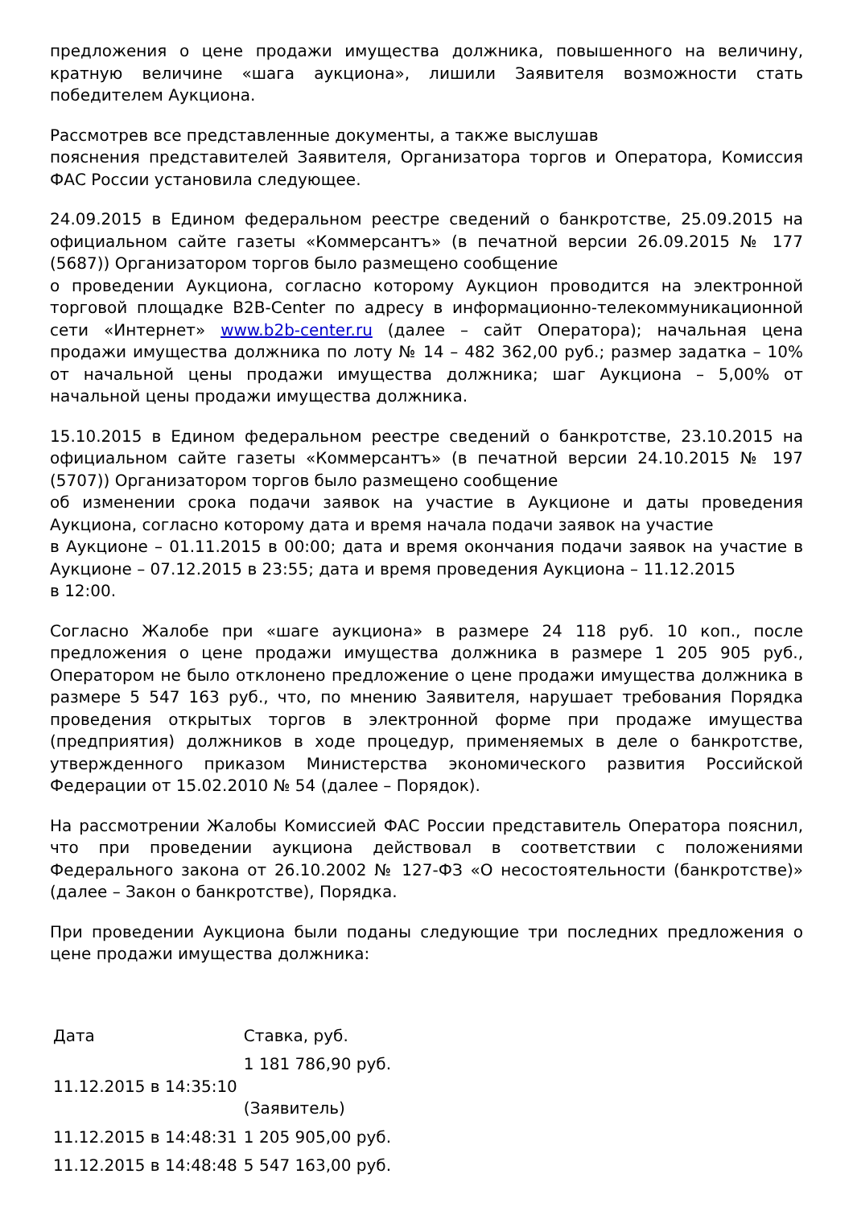предложения о цене продажи имущества должника, повышенного на величину, кратную величине «шага аукциона», лишили Заявителя возможности стать победителем Аукциона.
Рассмотрев все представленные документы, а также выслушав
пояснения представителей Заявителя, Организатора торгов и Оператора, Комиссия ФАС России установила следующее.
24.09.2015 в Едином федеральном реестре сведений о банкротстве, 25.09.2015 на официальном сайте газеты «Коммерсантъ» (в печатной версии 26.09.2015 № 177 (5687)) Организатором торгов было размещено сообщение
о проведении Аукциона, согласно которому Аукцион проводится на электронной торговой площадке B2B-Center по адресу в информационно-телекоммуникационной сети «Интернет» www.b2b-center.ru (далее – сайт Оператора); начальная цена продажи имущества должника по лоту № 14 – 482 362,00 руб.; размер задатка – 10% от начальной цены продажи имущества должника; шаг Аукциона – 5,00% от начальной цены продажи имущества должника.
15.10.2015 в Едином федеральном реестре сведений о банкротстве, 23.10.2015 на официальном сайте газеты «Коммерсантъ» (в печатной версии 24.10.2015 № 197 (5707)) Организатором торгов было размещено сообщение
об изменении срока подачи заявок на участие в Аукционе и даты проведения Аукциона, согласно которому дата и время начала подачи заявок на участие
в Аукционе – 01.11.2015 в 00:00; дата и время окончания подачи заявок на участие в Аукционе – 07.12.2015 в 23:55; дата и время проведения Аукциона – 11.12.2015
в 12:00.
Согласно Жалобе при «шаге аукциона» в размере 24 118 руб. 10 коп., после предложения о цене продажи имущества должника в размере 1 205 905 руб., Оператором не было отклонено предложение о цене продажи имущества должника в размере 5 547 163 руб., что, по мнению Заявителя, нарушает требования Порядка проведения открытых торгов в электронной форме при продаже имущества (предприятия) должников в ходе процедур, применяемых в деле о банкротстве, утвержденного приказом Министерства экономического развития Российской Федерации от 15.02.2010 № 54 (далее – Порядок).
На рассмотрении Жалобы Комиссией ФАС России представитель Оператора пояснил, что при проведении аукциона действовал в соответствии с положениями Федерального закона от 26.10.2002 № 127-ФЗ «О несостоятельности (банкротстве)» (далее – Закон о банкротстве), Порядка.
При проведении Аукциона были поданы следующие три последних предложения о цене продажи имущества должника:
| Дата | Ставка, руб. |
| 11.12.2015 в 14:35:10 | 1 181 786,90 руб. (Заявитель) |
| 11.12.2015 в 14:48:31 | 1 205 905,00 руб. |
| 11.12.2015 в 14:48:48 | 5 547 163,00 руб. |